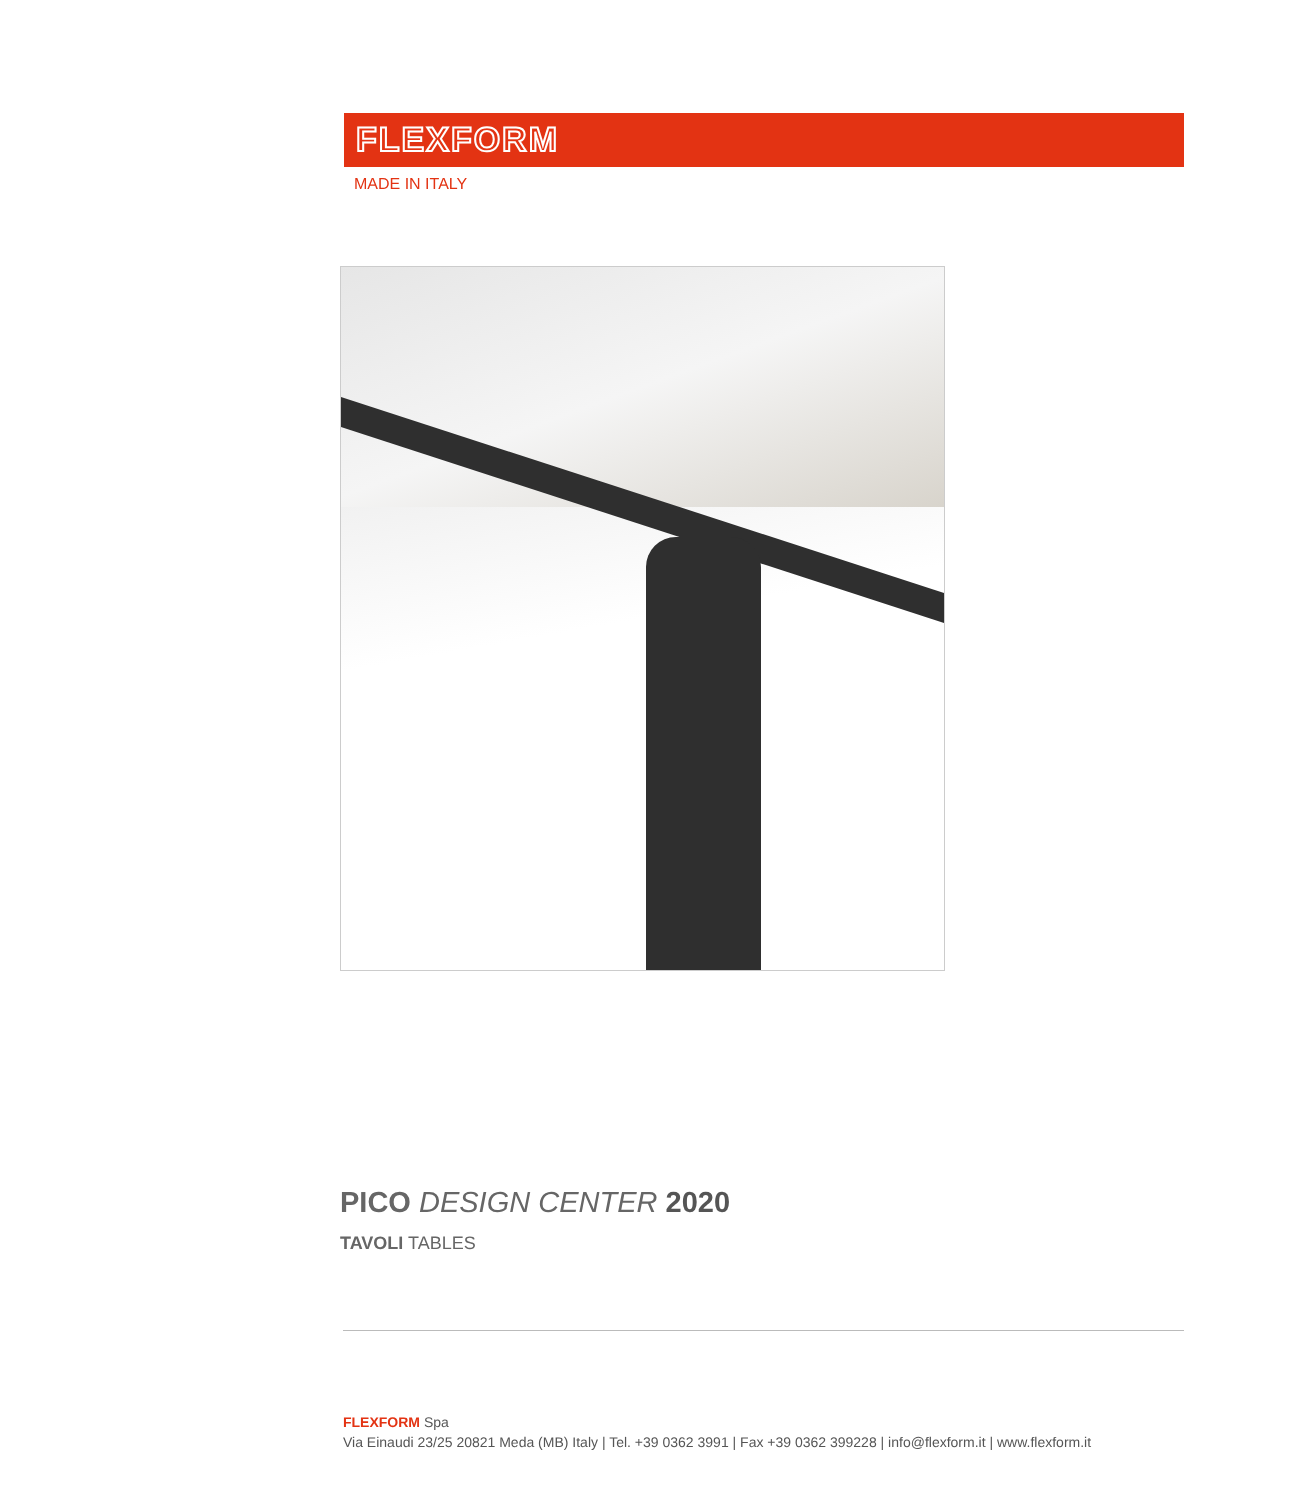FLEXFORM
MADE IN ITALY
PICO DESIGN CENTER 2020
TAVOLI TABLES
FLEXFORM Spa
Via Einaudi 23/25 20821 Meda (MB) Italy | Tel. +39 0362 3991 | Fax +39 0362 399228 | info@flexform.it | www.flexform.it